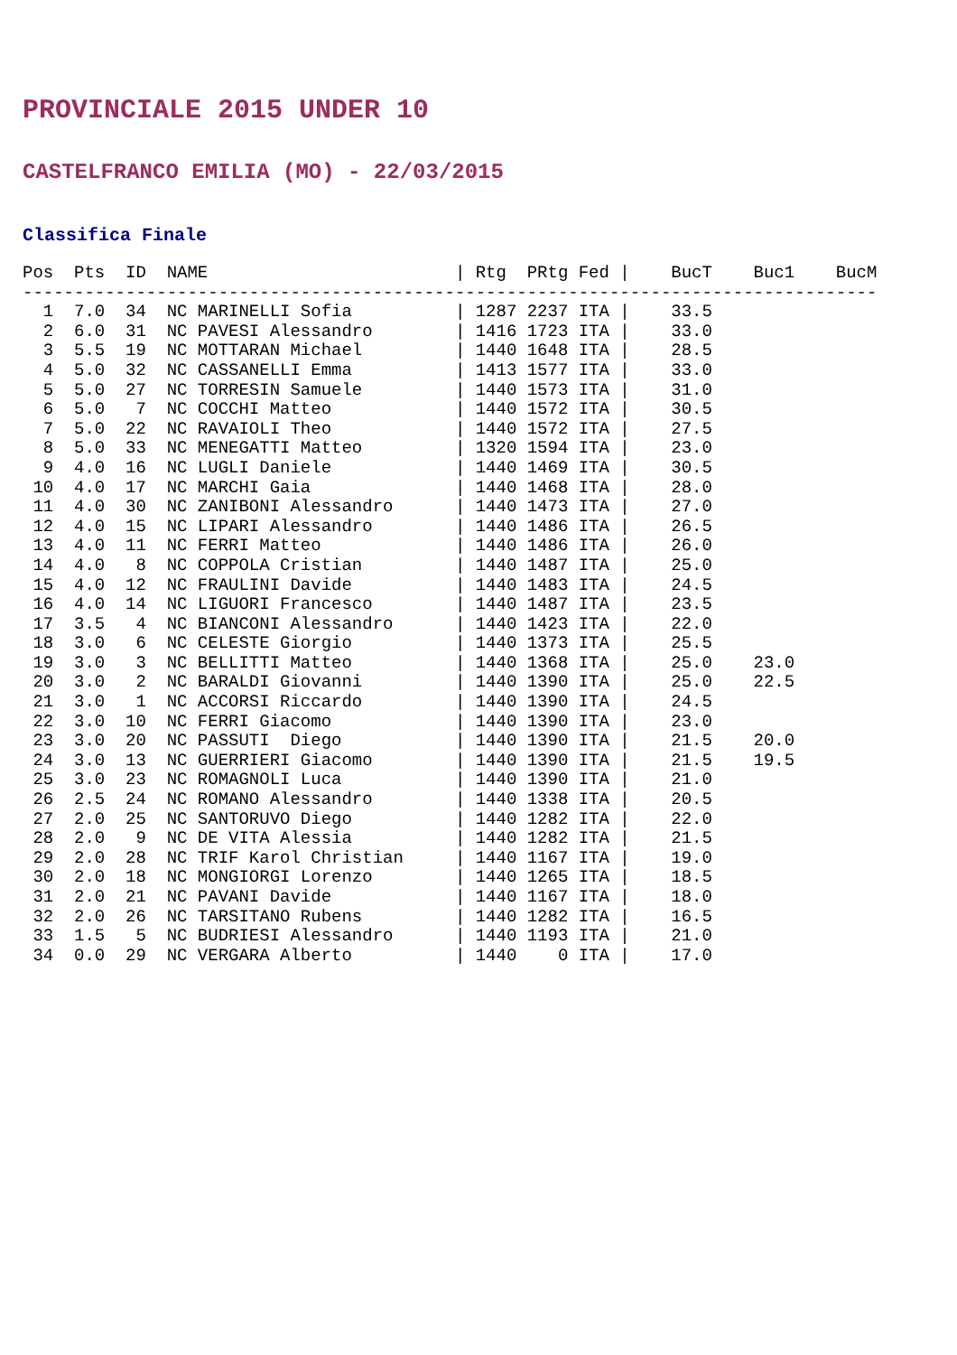PROVINCIALE 2015 UNDER 10
CASTELFRANCO EMILIA (MO) - 22/03/2015
Classifica Finale
Pos  Pts  ID  NAME                        | Rtg  PRtg Fed |    BucT    Buc1    BucM
-----------------------------------------------------------------------------------
  1  7.0  34  NC MARINELLI Sofia          | 1287 2237 ITA |    33.5
  2  6.0  31  NC PAVESI Alessandro        | 1416 1723 ITA |    33.0
  3  5.5  19  NC MOTTARAN Michael         | 1440 1648 ITA |    28.5
  4  5.0  32  NC CASSANELLI Emma          | 1413 1577 ITA |    33.0
  5  5.0  27  NC TORRESIN Samuele         | 1440 1573 ITA |    31.0
  6  5.0   7  NC COCCHI Matteo            | 1440 1572 ITA |    30.5
  7  5.0  22  NC RAVAIOLI Theo            | 1440 1572 ITA |    27.5
  8  5.0  33  NC MENEGATTI Matteo         | 1320 1594 ITA |    23.0
  9  4.0  16  NC LUGLI Daniele            | 1440 1469 ITA |    30.5
 10  4.0  17  NC MARCHI Gaia              | 1440 1468 ITA |    28.0
 11  4.0  30  NC ZANIBONI Alessandro      | 1440 1473 ITA |    27.0
 12  4.0  15  NC LIPARI Alessandro        | 1440 1486 ITA |    26.5
 13  4.0  11  NC FERRI Matteo             | 1440 1486 ITA |    26.0
 14  4.0   8  NC COPPOLA Cristian         | 1440 1487 ITA |    25.0
 15  4.0  12  NC FRAULINI Davide          | 1440 1483 ITA |    24.5
 16  4.0  14  NC LIGUORI Francesco        | 1440 1487 ITA |    23.5
 17  3.5   4  NC BIANCONI Alessandro      | 1440 1423 ITA |    22.0
 18  3.0   6  NC CELESTE Giorgio          | 1440 1373 ITA |    25.5
 19  3.0   3  NC BELLITTI Matteo          | 1440 1368 ITA |    25.0    23.0
 20  3.0   2  NC BARALDI Giovanni         | 1440 1390 ITA |    25.0    22.5
 21  3.0   1  NC ACCORSI Riccardo         | 1440 1390 ITA |    24.5
 22  3.0  10  NC FERRI Giacomo            | 1440 1390 ITA |    23.0
 23  3.0  20  NC PASSUTI  Diego           | 1440 1390 ITA |    21.5    20.0
 24  3.0  13  NC GUERRIERI Giacomo        | 1440 1390 ITA |    21.5    19.5
 25  3.0  23  NC ROMAGNOLI Luca           | 1440 1390 ITA |    21.0
 26  2.5  24  NC ROMANO Alessandro        | 1440 1338 ITA |    20.5
 27  2.0  25  NC SANTORUVO Diego          | 1440 1282 ITA |    22.0
 28  2.0   9  NC DE VITA Alessia          | 1440 1282 ITA |    21.5
 29  2.0  28  NC TRIF Karol Christian     | 1440 1167 ITA |    19.0
 30  2.0  18  NC MONGIORGI Lorenzo        | 1440 1265 ITA |    18.5
 31  2.0  21  NC PAVANI Davide            | 1440 1167 ITA |    18.0
 32  2.0  26  NC TARSITANO Rubens         | 1440 1282 ITA |    16.5
 33  1.5   5  NC BUDRIESI Alessandro      | 1440 1193 ITA |    21.0
 34  0.0  29  NC VERGARA Alberto          | 1440    0 ITA |    17.0